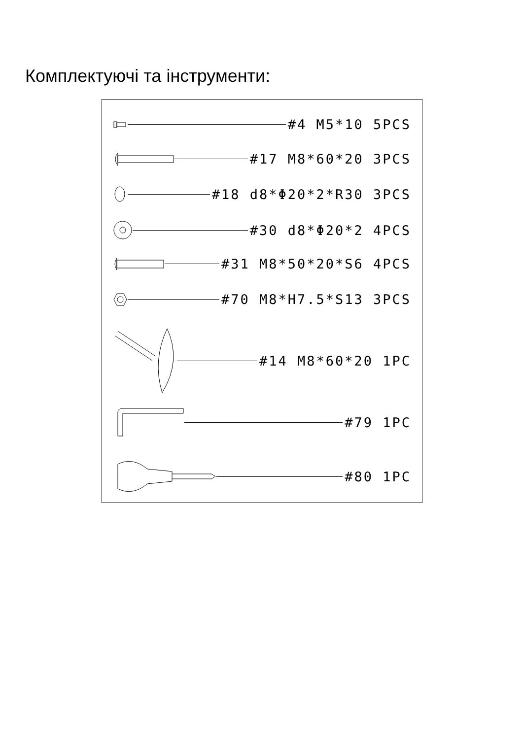Комплектуючі та інструменти:
#4 M5*10 5PCS
#17 M8*60*20 3PCS
#18 d8*Φ20*2*R30 3PCS
#30 d8*Φ20*2 4PCS
#31 M8*50*20*S6 4PCS
#70 M8*H7.5*S13 3PCS
#14 M8*60*20 1PC
#79 1PC
#80 1PC